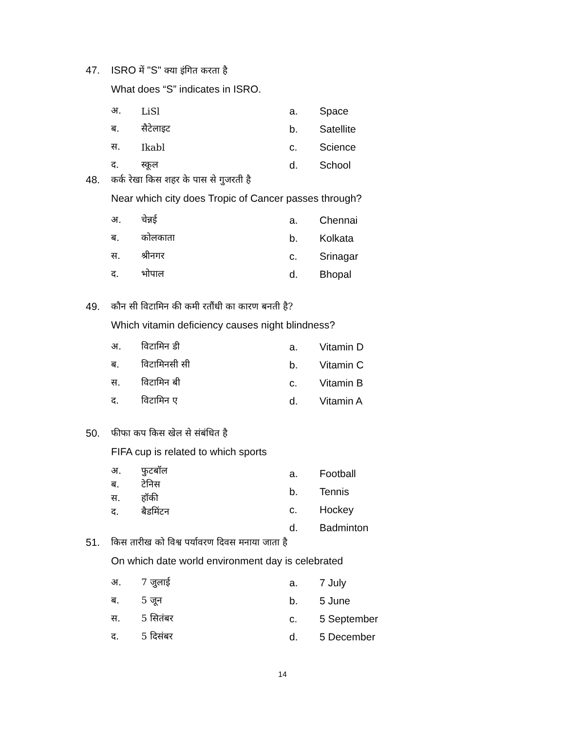47. ISRO में "S" क्या इंगित करता है
What does “S” indicates in ISRO.
अ. LiSl
ब. सैटेलाइट
स. Ikabl
द. स्कूल
a. Space
b. Satellite
c. Science
d. School
48. कर्क रेखा किस शहर के पास से गुजरती है
Near which city does Tropic of Cancer passes through?
अ. चेन्नई
ब. कोलकाता
स. श्रीनगर
द. भोपाल
a. Chennai
b. Kolkata
c. Srinagar
d. Bhopal
49. कौन सी विटामिन की कमी रतौंधी का कारण बनती है?
Which vitamin deficiency causes night blindness?
अ. विटामिन डी
ब. विटामिनसी सी
स. विटामिन बी
द. विटामिन ए
a. Vitamin D
b. Vitamin C
c. Vitamin B
d. Vitamin A
50. फीफा कप किस खेल से संबंधित है
FIFA cup is related to which sports
अ. फुटबॉल
ब. टेनिस
स. हॉकी
द. बैडमिंटन
a. Football
b. Tennis
c. Hockey
d. Badminton
51. किस तारीख को विश्व पर्यावरण दिवस मनाया जाता है
On which date world environment day is celebrated
अ. 7 जुलाई
ब. 5 जून
स. 5 सितंबर
द. 5 दिसंबर
a. 7 July
b. 5 June
c. 5 September
d. 5 December
14